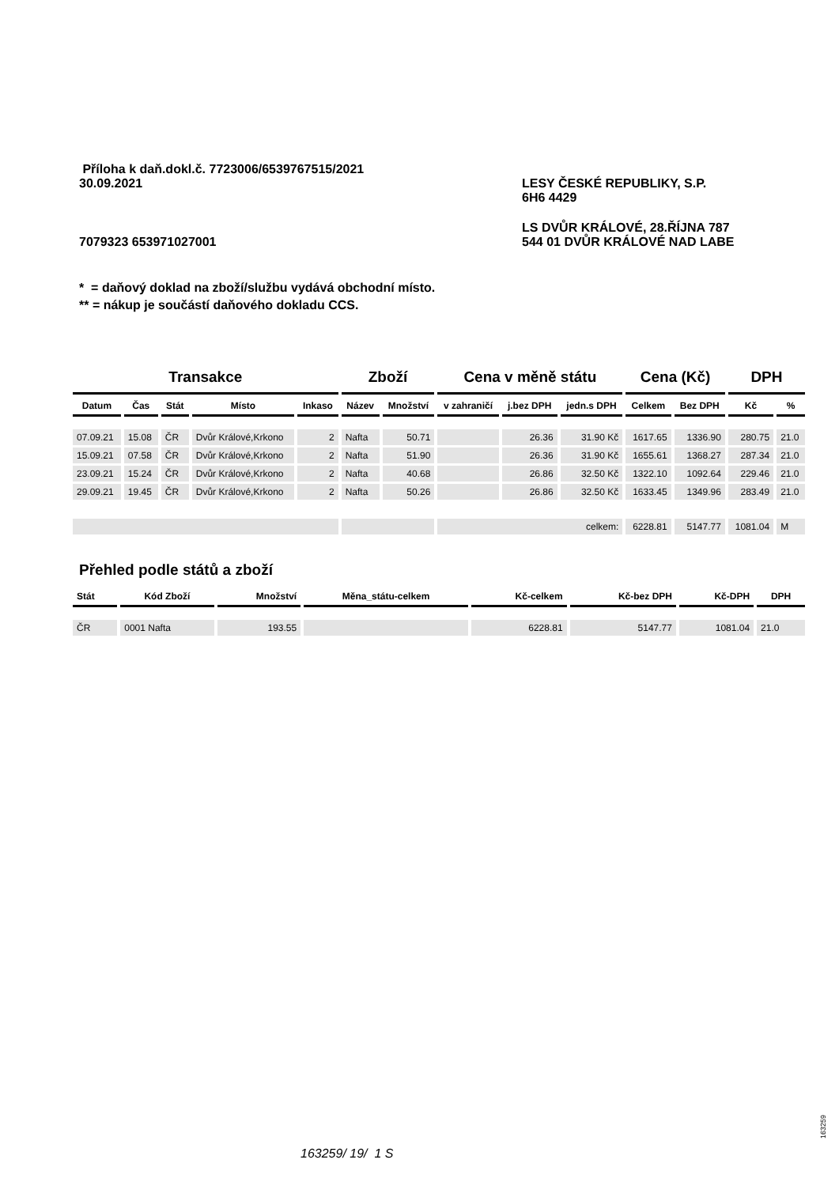Příloha k daň.dokl.č. 7723006/6539767515/2021
30.09.2021 LESY ČESKÉ REPUBLIKY, S.P.
6H6 4429
7079323 653971027001
LS DVŮR KRÁLOVÉ, 28.ŘÍJNA 787
544 01 DVŮR KRÁLOVÉ NAD LABE
* = daňový doklad na zboží/službu vydává obchodní místo.
** = nákup je součástí daňového dokladu CCS.
| Transakce | | | | | Zboží | | Cena v měně státu | | | Cena (Kč) | | DPH | |
| --- | --- | --- | --- | --- | --- | --- | --- | --- | --- | --- | --- | --- | --- |
| Datum | Čas | Stát | Místo | Inkaso | Název | Množství | v zahraničí | j.bez DPH | jedn.s DPH | Celkem | Bez DPH | Kč | % |
| 07.09.21 | 15.08 | ČR | Dvůr Králové,Krkono | 2 | Nafta | 50.71 | | 26.36 | 31.90 Kč | 1617.65 | 1336.90 | 280.75 | 21.0 |
| 15.09.21 | 07.58 | ČR | Dvůr Králové,Krkono | 2 | Nafta | 51.90 | | 26.36 | 31.90 Kč | 1655.61 | 1368.27 | 287.34 | 21.0 |
| 23.09.21 | 15.24 | ČR | Dvůr Králové,Krkono | 2 | Nafta | 40.68 | | 26.86 | 32.50 Kč | 1322.10 | 1092.64 | 229.46 | 21.0 |
| 29.09.21 | 19.45 | ČR | Dvůr Králové,Krkono | 2 | Nafta | 50.26 | | 26.86 | 32.50 Kč | 1633.45 | 1349.96 | 283.49 | 21.0 |
| | | | | | | | celkem: | | | 6228.81 | 5147.77 | 1081.04 | M |
Přehled podle států a zboží
| Stát | Kód Zboží | Množství | Měna_státu-celkem | Kč-celkem | Kč-bez DPH | Kč-DPH | DPH |
| --- | --- | --- | --- | --- | --- | --- | --- |
| ČR | 0001 Nafta | 193.55 | | 6228.81 | 5147.77 | 1081.04 | 21.0 |
163259/ 19/ 1 S
163259